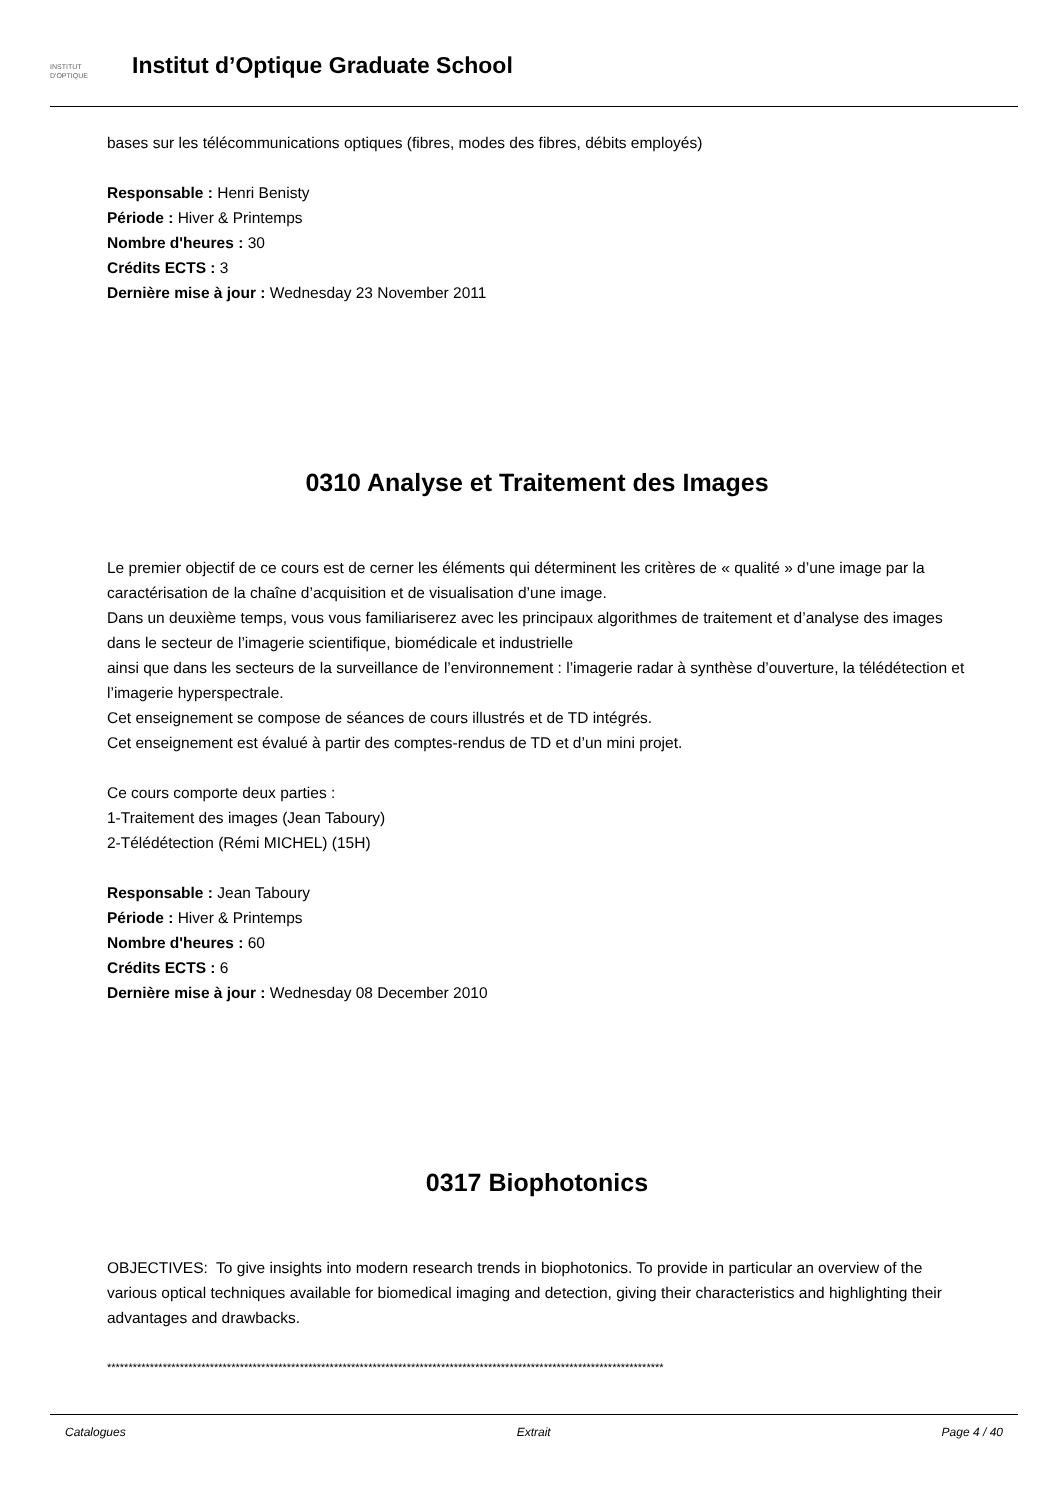INSTITUT
D'OPTIQUE
Institut d’Optique Graduate School
bases sur les télécommunications optiques (fibres, modes des fibres, débits employés)
Responsable : Henri Benisty
Période : Hiver & Printemps
Nombre d'heures : 30
Crédits ECTS : 3
Dernière mise à jour : Wednesday 23 November 2011
0310 Analyse et Traitement des Images
Le premier objectif de ce cours est de cerner les éléments qui déterminent les critères de « qualité » d’une image par la caractérisation de la chaîne d’acquisition et de visualisation d’une image.
Dans un deuxième temps, vous vous familiariserez avec les principaux algorithmes de traitement et d’analyse des images dans le secteur de l’imagerie scientifique, biomédicale et industrielle
ainsi que dans les secteurs de la surveillance de l’environnement : l’imagerie radar à synthèse d’ouverture, la télédétection et l’imagerie hyperspectrale.
Cet enseignement se compose de séances de cours illustrés et de TD intégrés.
Cet enseignement est évalué à partir des comptes-rendus de TD et d’un mini projet.
Ce cours comporte deux parties :
1-Traitement des images (Jean Taboury)
2-Télédétection (Rémi MICHEL) (15H)
Responsable : Jean Taboury
Période : Hiver & Printemps
Nombre d'heures : 60
Crédits ECTS : 6
Dernière mise à jour : Wednesday 08 December 2010
0317 Biophotonics
OBJECTIVES: To give insights into modern research trends in biophotonics. To provide in particular an overview of the various optical techniques available for biomedical imaging and detection, giving their characteristics and highlighting their advantages and drawbacks.
**********************************************************************************************************************************
Catalogues Extrait Page 4 / 40